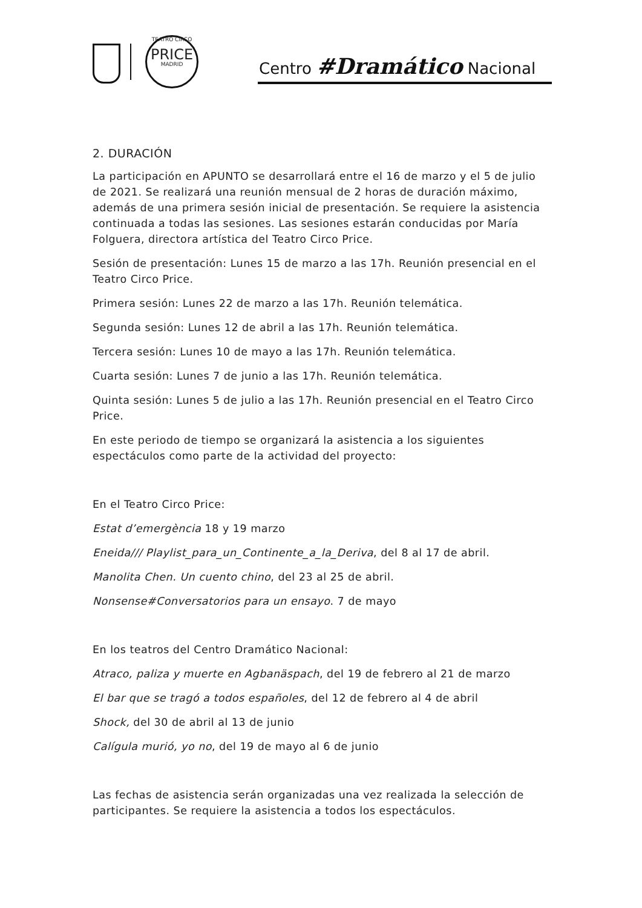TEATRO CIRCO
PRICE
MADRID
Centro #Dramático Nacional
2. DURACIÓN
La participación en APUNTO se desarrollará entre el 16 de marzo y el 5 de julio de 2021. Se realizará una reunión mensual de 2 horas de duración máximo, además de una primera sesión inicial de presentación. Se requiere la asistencia continuada a todas las sesiones. Las sesiones estarán conducidas por María Folguera, directora artística del Teatro Circo Price.
Sesión de presentación: Lunes 15 de marzo a las 17h. Reunión presencial en el Teatro Circo Price.
Primera sesión: Lunes 22 de marzo a las 17h. Reunión telemática.
Segunda sesión: Lunes 12 de abril a las 17h. Reunión telemática.
Tercera sesión: Lunes 10 de mayo a las 17h. Reunión telemática.
Cuarta sesión: Lunes 7 de junio a las 17h. Reunión telemática.
Quinta sesión: Lunes 5 de julio a las 17h. Reunión presencial en el Teatro Circo Price.
En este periodo de tiempo se organizará la asistencia a los siguientes espectáculos como parte de la actividad del proyecto:
En el Teatro Circo Price:
Estat d’emergència 18 y 19 marzo
Eneida/// Playlist_para_un_Continente_a_la_Deriva, del 8 al 17 de abril.
Manolita Chen. Un cuento chino, del 23 al 25 de abril.
Nonsense#Conversatorios para un ensayo. 7 de mayo
En los teatros del Centro Dramático Nacional:
Atraco, paliza y muerte en Agbanäspach, del 19 de febrero al 21 de marzo
El bar que se tragó a todos españoles, del 12 de febrero al 4 de abril
Shock, del 30 de abril al 13 de junio
Calígula murió, yo no, del 19 de mayo al 6 de junio
Las fechas de asistencia serán organizadas una vez realizada la selección de participantes. Se requiere la asistencia a todos los espectáculos.